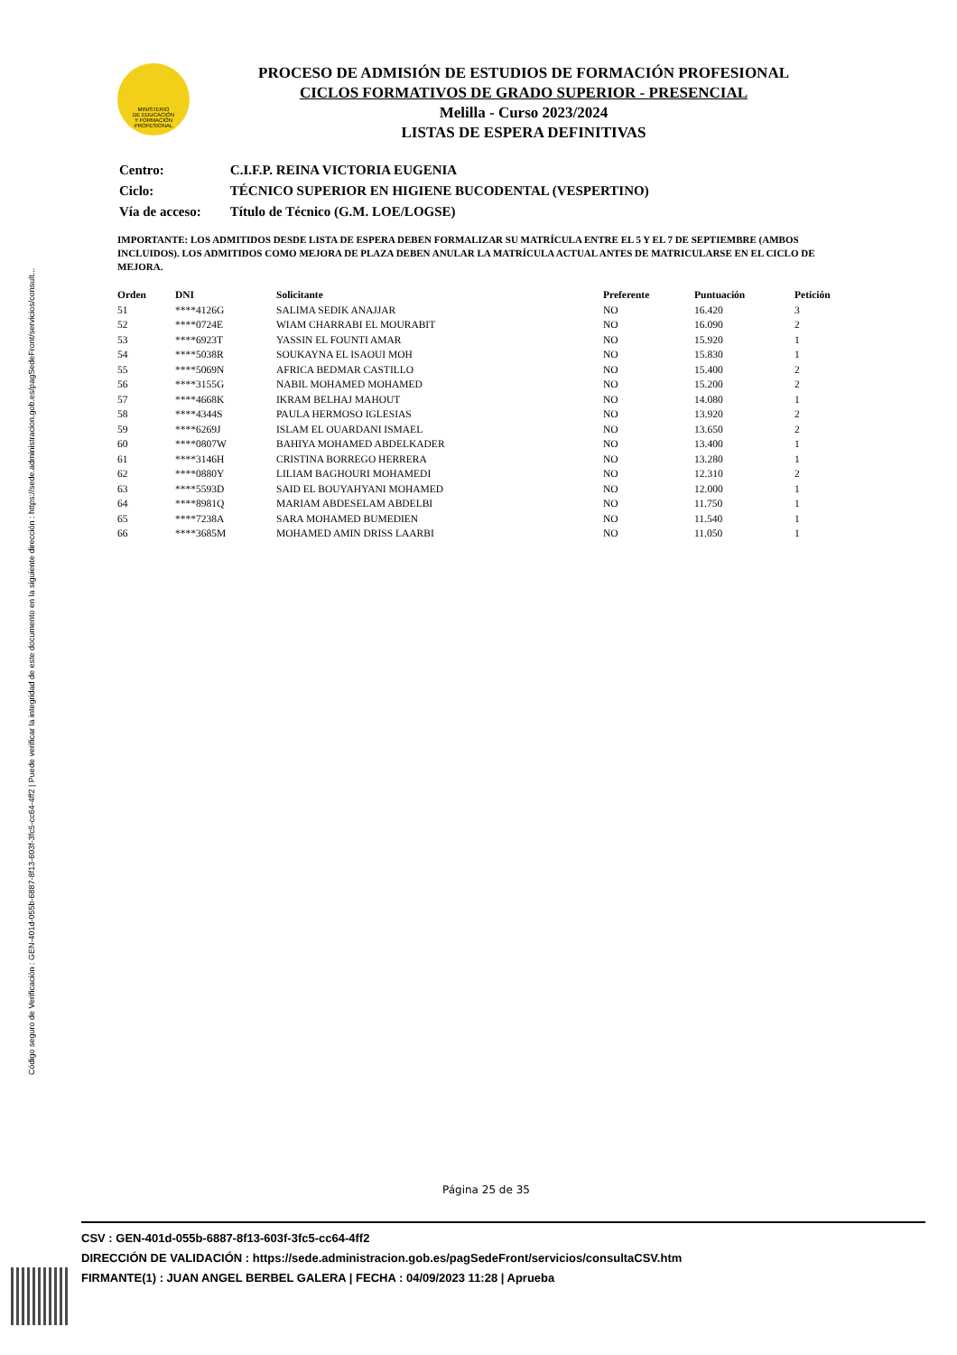Código seguro de Verificación : GEN-401d-055b-6887-8f13-603f-3fc5-cc64-4ff2 | Puede verificar la integridad de este documento en la siguiente dirección : https://sede.administracion.gob.es/pagSedeFront/servicios/consult...
MINISTERIO
DE EDUCACIÓN
Y FORMACIÓN
PROFESIONAL
PROCESO DE ADMISIÓN DE ESTUDIOS DE FORMACIÓN PROFESIONAL
CICLOS FORMATIVOS DE GRADO SUPERIOR - PRESENCIAL
Melilla - Curso 2023/2024
LISTAS DE ESPERA DEFINITIVAS
| Centro: | C.I.F.P. REINA VICTORIA EUGENIA |
| Ciclo: | TÉCNICO SUPERIOR EN HIGIENE BUCODENTAL (VESPERTINO) |
| Vía de acceso: | Título de Técnico (G.M. LOE/LOGSE) |
IMPORTANTE: LOS ADMITIDOS DESDE LISTA DE ESPERA DEBEN FORMALIZAR SU MATRÍCULA ENTRE EL 5 Y EL 7 DE SEPTIEMBRE (AMBOS INCLUIDOS). LOS ADMITIDOS COMO MEJORA DE PLAZA DEBEN ANULAR LA MATRÍCULA ACTUAL ANTES DE MATRICULARSE EN EL CICLO DE MEJORA.
| Orden | DNI | Solicitante | Preferente | Puntuación | Petición |
| --- | --- | --- | --- | --- | --- |
| 51 | ****4126G | SALIMA SEDIK ANAJJAR | NO | 16.420 | 3 |
| 52 | ****0724E | WIAM CHARRABI EL MOURABIT | NO | 16.090 | 2 |
| 53 | ****6923T | YASSIN EL FOUNTI AMAR | NO | 15.920 | 1 |
| 54 | ****5038R | SOUKAYNA EL ISAOUI MOH | NO | 15.830 | 1 |
| 55 | ****5069N | AFRICA BEDMAR CASTILLO | NO | 15.400 | 2 |
| 56 | ****3155G | NABIL MOHAMED MOHAMED | NO | 15.200 | 2 |
| 57 | ****4668K | IKRAM BELHAJ MAHOUT | NO | 14.080 | 1 |
| 58 | ****4344S | PAULA HERMOSO IGLESIAS | NO | 13.920 | 2 |
| 59 | ****6269J | ISLAM EL OUARDANI ISMAEL | NO | 13.650 | 2 |
| 60 | ****0807W | BAHIYA MOHAMED ABDELKADER | NO | 13.400 | 1 |
| 61 | ****3146H | CRISTINA BORREGO HERRERA | NO | 13.280 | 1 |
| 62 | ****0880Y | LILIAM BAGHOURI MOHAMEDI | NO | 12.310 | 2 |
| 63 | ****5593D | SAID EL BOUYAHYANI MOHAMED | NO | 12.000 | 1 |
| 64 | ****8981Q | MARIAM ABDESELAM ABDELBI | NO | 11.750 | 1 |
| 65 | ****7238A | SARA MOHAMED BUMEDIEN | NO | 11.540 | 1 |
| 66 | ****3685M | MOHAMED AMIN DRISS LAARBI | NO | 11.050 | 1 |
Página 25 de 35
CSV : GEN-401d-055b-6887-8f13-603f-3fc5-cc64-4ff2
DIRECCIÓN DE VALIDACIÓN : https://sede.administracion.gob.es/pagSedeFront/servicios/consultaCSV.htm
FIRMANTE(1) : JUAN ANGEL BERBEL GALERA | FECHA : 04/09/2023 11:28 | Aprueba